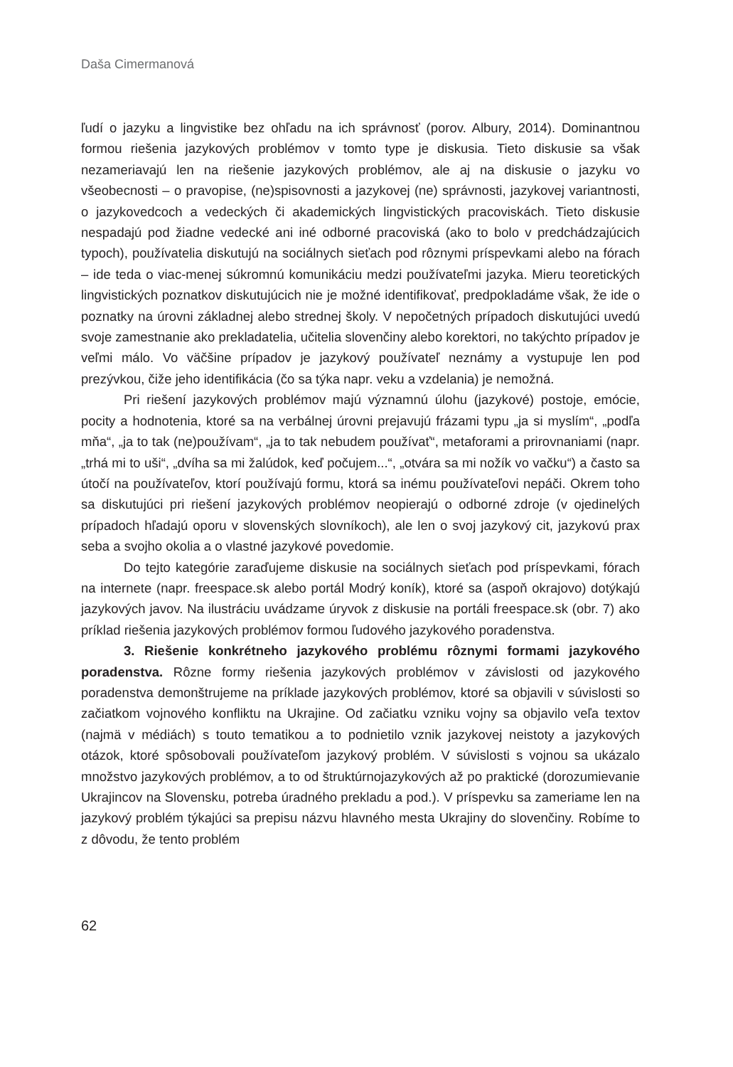Daša Cimermanová
ľudí o jazyku a lingvistike bez ohľadu na ich správnosť (porov. Albury, 2014). Dominantnou formou riešenia jazykových problémov v tomto type je diskusia. Tieto diskusie sa však nezameriavajú len na riešenie jazykových problémov, ale aj na diskusie o jazyku vo všeobecnosti – o pravopise, (ne)spisovnosti a jazykovej (ne) správnosti, jazykovej variantnosti, o jazykovedcoch a vedeckých či akademických lingvistických pracoviskách. Tieto diskusie nespadajú pod žiadne vedecké ani iné odborné pracoviská (ako to bolo v predchádzajúcich typoch), používatelia diskutujú na sociálnych sieťach pod rôznymi príspevkami alebo na fórach – ide teda o viac-menej súkromnú komunikáciu medzi používateľmi jazyka. Mieru teoretických lingvistických poznatkov diskutujúcich nie je možné identifikovať, predpokladáme však, že ide o poznatky na úrovni základnej alebo strednej školy. V nepočetných prípadoch diskutujúci uvedú svoje zamestnanie ako prekladatelia, učitelia slovenčiny alebo korektori, no takýchto prípadov je veľmi málo. Vo väčšine prípadov je jazykový používateľ neznámy a vystupuje len pod prezývkou, čiže jeho identifikácia (čo sa týka napr. veku a vzdelania) je nemožná.
Pri riešení jazykových problémov majú významnú úlohu (jazykové) postoje, emócie, pocity a hodnotenia, ktoré sa na verbálnej úrovni prejavujú frázami typu „ja si myslím“, „podľa mňa“, „ja to tak (ne)používam“, „ja to tak nebudem používať“, metaforami a prirovnaniami (napr. „trhá mi to uši“, „dvíha sa mi žalúdok, keď počujem...“, „otvára sa mi nožík vo vačku“) a často sa útočí na používateľov, ktorí používajú formu, ktorá sa inému používateľovi nepáči. Okrem toho sa diskutujúci pri riešení jazykových problémov neopierajú o odborné zdroje (v ojedinelých prípadoch hľadajú oporu v slovenských slovníkoch), ale len o svoj jazykový cit, jazykovú prax seba a svojho okolia a o vlastné jazykové povedomie.
Do tejto kategórie zaraďujeme diskusie na sociálnych sieťach pod príspevkami, fórach na internete (napr. freespace.sk alebo portál Modrý koník), ktoré sa (aspoň okrajovo) dotýkajú jazykových javov. Na ilustráciu uvádzame úryvok z diskusie na portáli freespace.sk (obr. 7) ako príklad riešenia jazykových problémov formou ľudového jazykového poradenstva.
3. Riešenie konkrétneho jazykového problému rôznymi formami jazykového poradenstva. Rôzne formy riešenia jazykových problémov v závislosti od jazykového poradenstva demonštrujeme na príklade jazykových problémov, ktoré sa objavili v súvislosti so začiatkom vojnového konfliktu na Ukrajine. Od začiatku vzniku vojny sa objavilo veľa textov (najmä v médiách) s touto tematikou a to podnietilo vznik jazykovej neistoty a jazykových otázok, ktoré spôsobovali používateľom jazykový problém. V súvislosti s vojnou sa ukázalo množstvo jazykových problémov, a to od štruktúrnojazykových až po praktické (dorozumievanie Ukrajincov na Slovensku, potreba úradného prekladu a pod.). V príspevku sa zameriame len na jazykový problém týkajúci sa prepisu názvu hlavného mesta Ukrajiny do slovenčiny. Robíme to z dôvodu, že tento problém
62